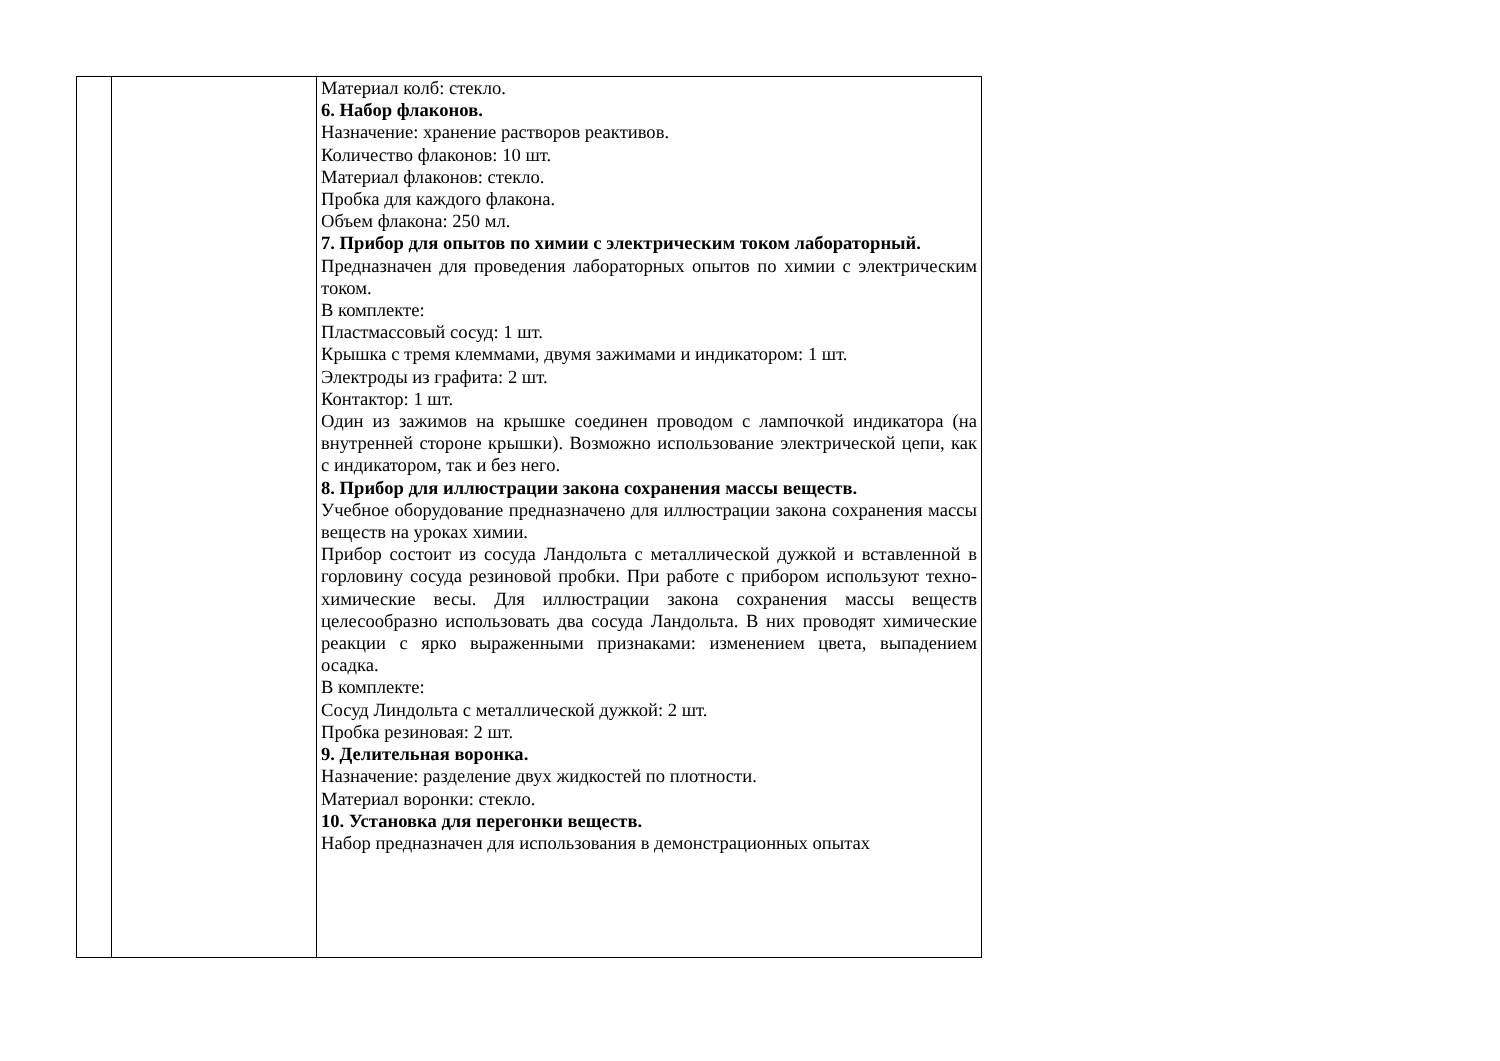| | | Материал колб: стекло. 6. Набор флаконов. Назначение: хранение растворов реактивов. Количество флаконов: 10 шт. Материал флаконов: стекло. Пробка для каждого флакона. Объем флакона: 250 мл. 7. Прибор для опытов по химии с электрическим током лабораторный. Предназначен для проведения лабораторных опытов по химии с электрическим током. В комплекте: Пластмассовый сосуд: 1 шт. Крышка с тремя клеммами, двумя зажимами и индикатором: 1 шт. Электроды из графита: 2 шт. Контактор: 1 шт. Один из зажимов на крышке соединен проводом с лампочкой индикатора (на внутренней стороне крышки). Возможно использование электрической цепи, как с индикатором, так и без него. 8. Прибор для иллюстрации закона сохранения массы веществ. Учебное оборудование предназначено для иллюстрации закона сохранения массы веществ на уроках химии. Прибор состоит из сосуда Ландольта с металлической дужкой и вставленной в горловину сосуда резиновой пробки. При работе с прибором используют техно-химические весы. Для иллюстрации закона сохранения массы веществ целесообразно использовать два сосуда Ландольта. В них проводят химические реакции с ярко выраженными признаками: изменением цвета, выпадением осадка. В комплекте: Сосуд Линдольта с металлической дужкой: 2 шт. Пробка резиновая: 2 шт. 9. Делительная воронка. Назначение: разделение двух жидкостей по плотности. Материал воронки: стекло. 10. Установка для перегонки веществ. Набор предназначен для использования в демонстрационных опытах |